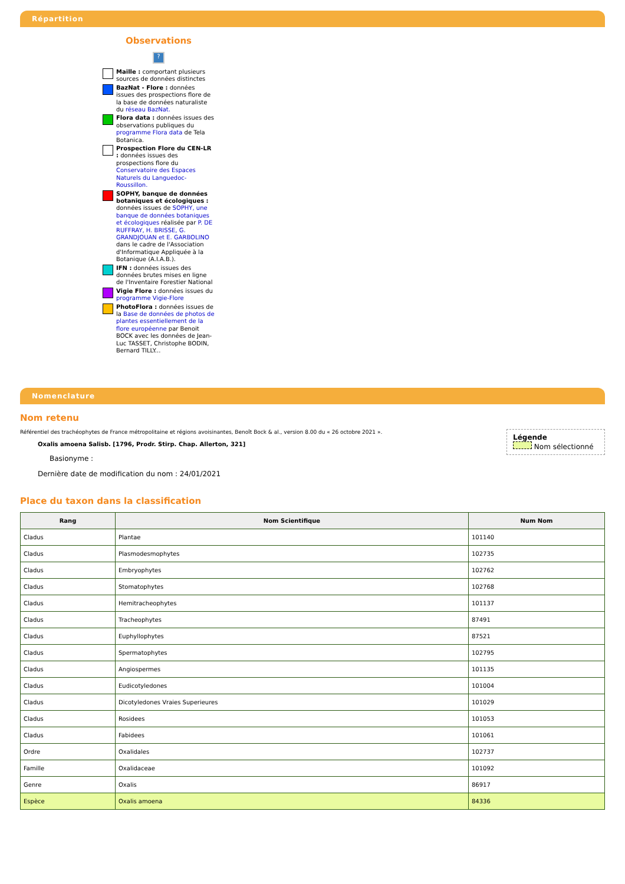Répartition
Observations
?
Maille : comportant plusieurs sources de données distinctes
BazNat - Flore : données issues des prospections flore de la base de données naturaliste du réseau BazNat.
Flora data : données issues des observations publiques du programme Flora data de Tela Botanica.
Prospection Flore du CEN-LR : données issues des prospections flore du Conservatoire des Espaces Naturels du Languedoc-Roussillon.
SOPHY, banque de données botaniques et écologiques : données issues de SOPHY, une banque de données botaniques et écologiques réalisée par P. DE RUFFRAY, H. BRISSE, G. GRANDJOUAN et E. GARBOLINO dans le cadre de l'Association d'Informatique Appliquée à la Botanique (A.I.A.B.).
IFN : données issues des données brutes mises en ligne de l'Inventaire Forestier National
Vigie Flore : données issues du programme Vigie-Flore
PhotoFlora : données issues de la Base de données de photos de plantes essentiellement de la flore européenne par Benoit BOCK avec les données de Jean-Luc TASSET, Christophe BODIN, Bernard TILLY...
Nomenclature
Nom retenu
Légende
Nom sélectionné
Référentiel des trachéophytes de France métropolitaine et régions avoisinantes, Benoît Bock & al., version 8.00 du « 26 octobre 2021 ».
Oxalis amoena Salisb. [1796, Prodr. Stirp. Chap. Allerton, 321]
Basionyme :
Dernière date de modification du nom : 24/01/2021
Place du taxon dans la classification
| Rang | Nom Scientifique | Num Nom |
| --- | --- | --- |
| Cladus | Plantae | 101140 |
| Cladus | Plasmodesmophytes | 102735 |
| Cladus | Embryophytes | 102762 |
| Cladus | Stomatophytes | 102768 |
| Cladus | Hemitracheophytes | 101137 |
| Cladus | Tracheophytes | 87491 |
| Cladus | Euphyllophytes | 87521 |
| Cladus | Spermatophytes | 102795 |
| Cladus | Angiospermes | 101135 |
| Cladus | Eudicotyledones | 101004 |
| Cladus | Dicotyledones Vraies Superieures | 101029 |
| Cladus | Rosidees | 101053 |
| Cladus | Fabidees | 101061 |
| Ordre | Oxalidales | 102737 |
| Famille | Oxalidaceae | 101092 |
| Genre | Oxalis | 86917 |
| Espèce | Oxalis amoena | 84336 |